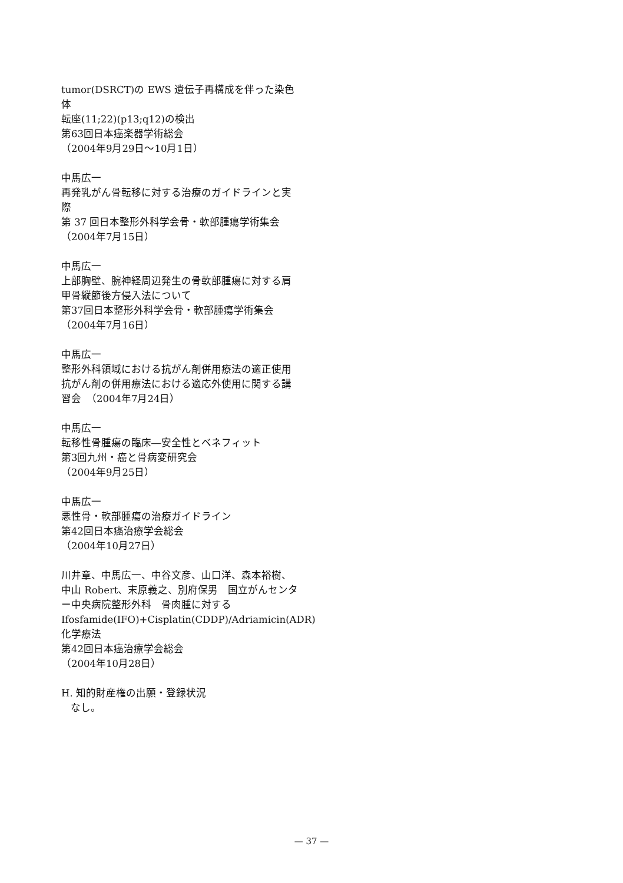tumor(DSRCT)の EWS 遺伝子再構成を伴った染色体
転座(11;22)(p13;q12)の検出
第63回日本癌楽器学術総会
（2004年9月29日～10月1日）
中馬広一
再発乳がん骨転移に対する治療のガイドラインと実際
第 37 回日本整形外科学会骨・軟部腫瘍学術集会
（2004年7月15日）
中馬広一
上部胸壁、腕神経周辺発生の骨軟部腫瘍に対する肩甲骨縦節後方侵入法について
第37回日本整形外科学会骨・軟部腫瘍学術集会
（2004年7月16日）
中馬広一
整形外科領域における抗がん剤併用療法の適正使用　抗がん剤の併用療法における適応外使用に関する講習会　（2004年7月24日）
中馬広一
転移性骨腫瘍の臨床―安全性とベネフィット
第3回九州・癌と骨病変研究会
（2004年9月25日）
中馬広一
悪性骨・軟部腫瘍の治療ガイドライン
第42回日本癌治療学会総会
（2004年10月27日）
川井章、中馬広一、中谷文彦、山口洋、森本裕樹、中山 Robert、末原義之、別府保男　国立がんセンター中央病院整形外科　骨肉腫に対する Ifosfamide(IFO)+Cisplatin(CDDP)/Adriamicin(ADR)化学療法
第42回日本癌治療学会総会
（2004年10月28日）
H. 知的財産権の出願・登録状況
なし。
— 37 —